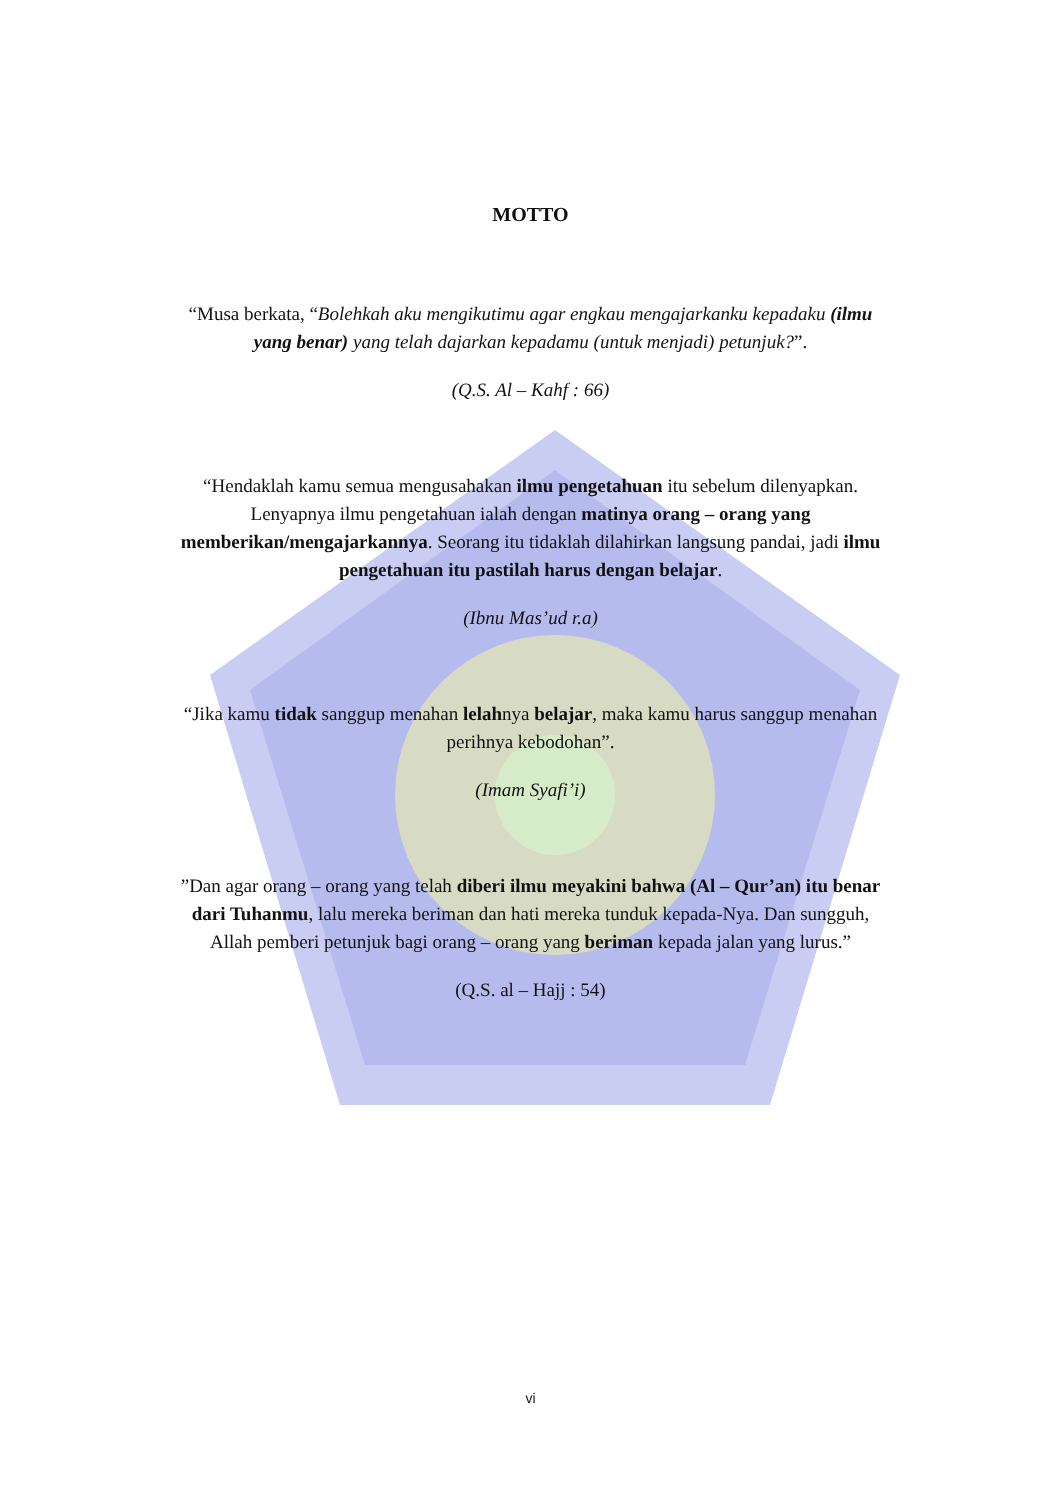MOTTO
“Musa berkata, “Bolehkah aku mengikutimu agar engkau mengajarkanku kepadaku (ilmu yang benar) yang telah dajarkan kepadamu (untuk menjadi) petunjuk?”.
(Q.S. Al – Kahf : 66)
“Hendaklah kamu semua mengusahakan ilmu pengetahuan itu sebelum dilenyapkan. Lenyapnya ilmu pengetahuan ialah dengan matinya orang – orang yang memberikan/mengajarkannya. Seorang itu tidaklah dilahirkan langsung pandai, jadi ilmu pengetahuan itu pastilah harus dengan belajar.
(Ibnu Mas’ud r.a)
“Jika kamu tidak sanggup menahan lelahnya belajar, maka kamu harus sanggup menahan perihnya kebodohan”.
(Imam Syafi’i)
”Dan agar orang – orang yang telah diberi ilmu meyakini bahwa (Al – Qur’an) itu benar dari Tuhanmu, lalu mereka beriman dan hati mereka tunduk kepada-Nya. Dan sungguh, Allah pemberi petunjuk bagi orang – orang yang beriman kepada jalan yang lurus.”
(Q.S. al – Hajj : 54)
vi